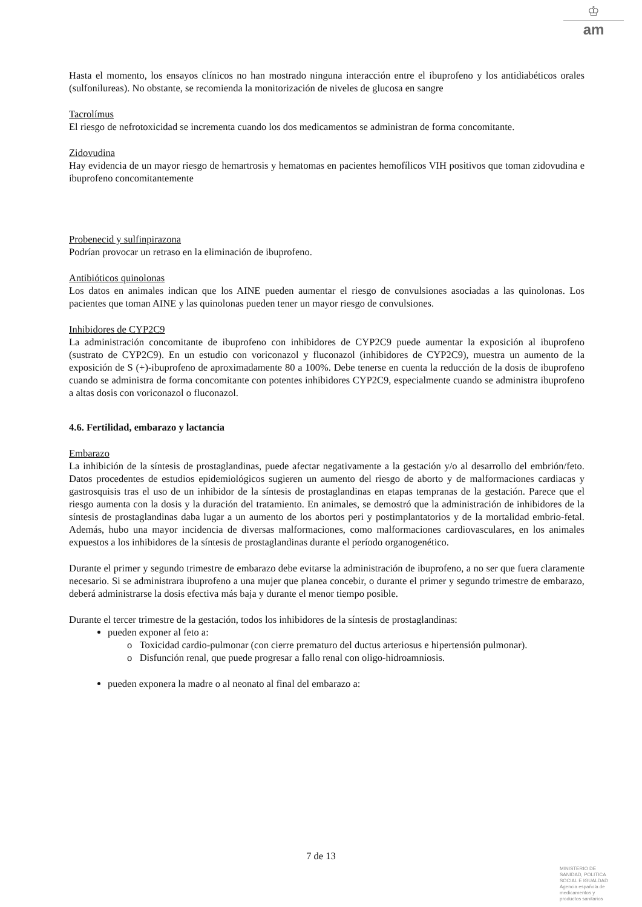♔
am
Hasta el momento, los ensayos clínicos no han mostrado ninguna interacción entre el ibuprofeno y los antidiabéticos orales (sulfonilureas). No obstante, se recomienda la monitorización de niveles de glucosa en sangre
Tacrolímus
El riesgo de nefrotoxicidad se incrementa cuando los dos medicamentos se administran de forma concomitante.
Zidovudina
Hay evidencia de un mayor riesgo de hemartrosis y hematomas en pacientes hemofílicos VIH positivos que toman zidovudina e ibuprofeno concomitantemente
Probenecid y sulfinpirazona
Podrían provocar un retraso en la eliminación de ibuprofeno.
Antibióticos quinolonas
Los datos en animales indican que los AINE pueden aumentar el riesgo de convulsiones asociadas a las quinolonas. Los pacientes que toman AINE y las quinolonas pueden tener un mayor riesgo de convulsiones.
Inhibidores de CYP2C9
La administración concomitante de ibuprofeno con inhibidores de CYP2C9 puede aumentar la exposición al ibuprofeno (sustrato de CYP2C9). En un estudio con voriconazol y fluconazol (inhibidores de CYP2C9), muestra un aumento de la exposición de S (+)-ibuprofeno de aproximadamente 80 a 100%. Debe tenerse en cuenta la reducción de la dosis de ibuprofeno cuando se administra de forma concomitante con potentes inhibidores CYP2C9, especialmente cuando se administra ibuprofeno a altas dosis con voriconazol o fluconazol.
4.6. Fertilidad, embarazo y lactancia
Embarazo
La inhibición de la síntesis de prostaglandinas, puede afectar negativamente a la gestación y/o al desarrollo del embrión/feto. Datos procedentes de estudios epidemiológicos sugieren un aumento del riesgo de aborto y de malformaciones cardiacas y gastrosquisis tras el uso de un inhibidor de la síntesis de prostaglandinas en etapas tempranas de la gestación. Parece que el riesgo aumenta con la dosis y la duración del tratamiento. En animales, se demostró que la administración de inhibidores de la síntesis de prostaglandinas daba lugar a un aumento de los abortos peri y postimplantatorios y de la mortalidad embrio-fetal. Además, hubo una mayor incidencia de diversas malformaciones, como malformaciones cardiovasculares, en los animales expuestos a los inhibidores de la síntesis de prostaglandinas durante el período organogenético.
Durante el primer y segundo trimestre de embarazo debe evitarse la administración de ibuprofeno, a no ser que fuera claramente necesario. Si se administrara ibuprofeno a una mujer que planea concebir, o durante el primer y segundo trimestre de embarazo, deberá administrarse la dosis efectiva más baja y durante el menor tiempo posible.
Durante el tercer trimestre de la gestación, todos los inhibidores de la síntesis de prostaglandinas:
pueden exponer al feto a:
o Toxicidad cardio-pulmonar (con cierre prematuro del ductus arteriosus e hipertensión pulmonar).
o Disfunción renal, que puede progresar a fallo renal con oligo-hidroamniosis.
pueden exponera la madre o al neonato al final del embarazo a:
7 de 13
MINISTERIO DE
SANIDAD, POLITICA
SOCIAL E IGUALDAD
Agencia española de
medicamentos y
productos sanitarios